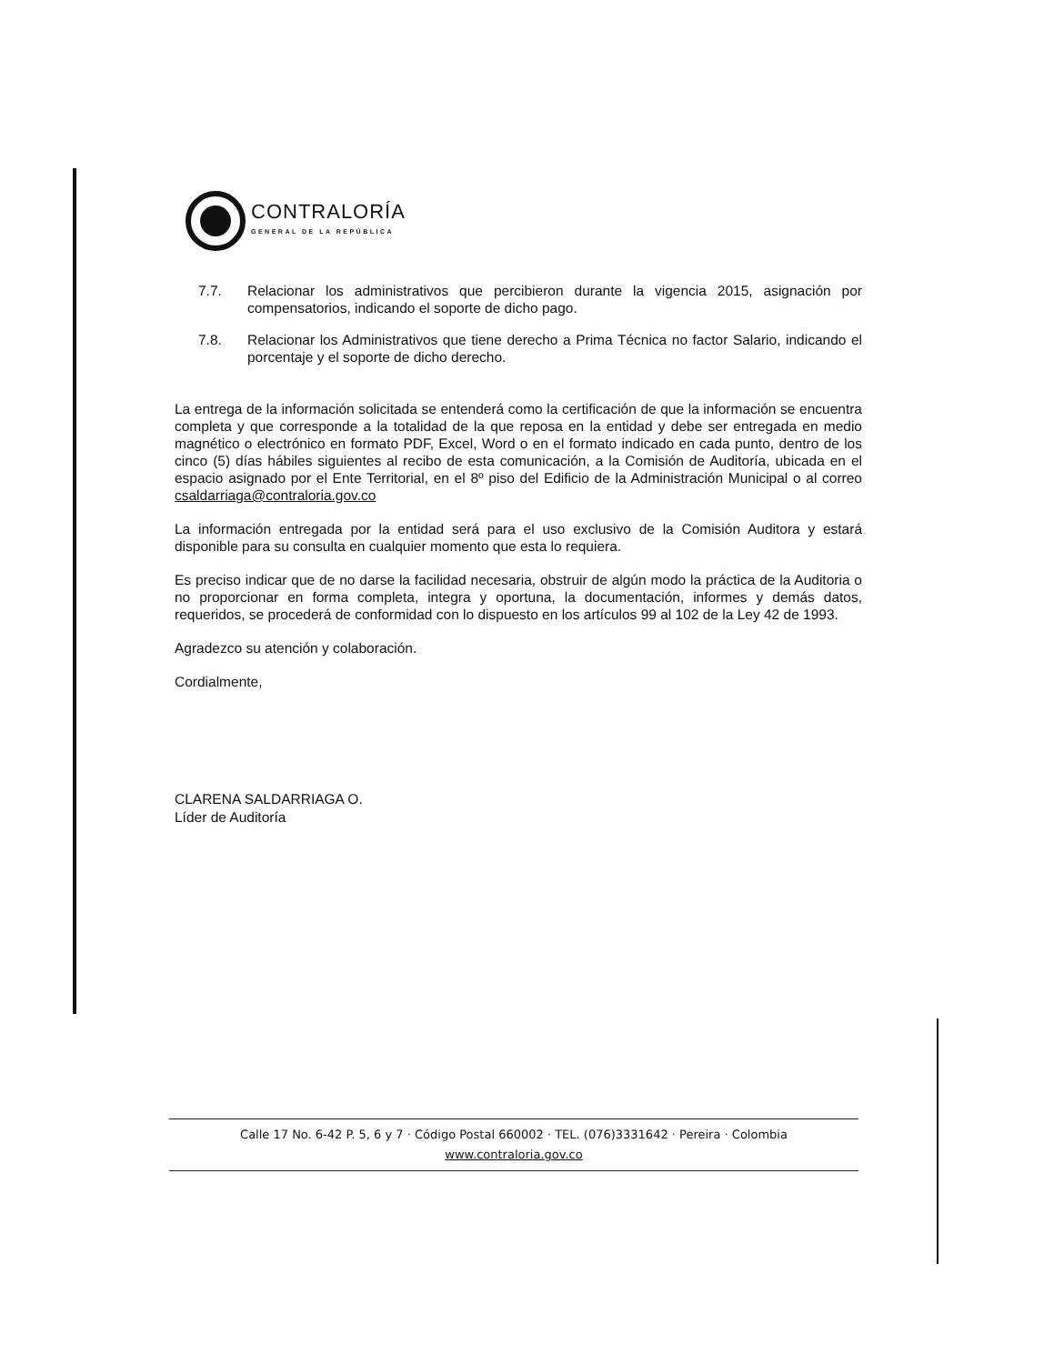CONTRALORÍA
GENERAL DE LA REPÚBLICA
7.7. Relacionar los administrativos que percibieron durante la vigencia 2015, asignación por compensatorios, indicando el soporte de dicho pago.
7.8. Relacionar los Administrativos que tiene derecho a Prima Técnica no factor Salario, indicando el porcentaje y el soporte de dicho derecho.
La entrega de la información solicitada se entenderá como la certificación de que la información se encuentra completa y que corresponde a la totalidad de la que reposa en la entidad y debe ser entregada en medio magnético o electrónico en formato PDF, Excel, Word o en el formato indicado en cada punto, dentro de los cinco (5) días hábiles siguientes al recibo de esta comunicación, a la Comisión de Auditoría, ubicada en el espacio asignado por el Ente Territorial, en el 8º piso del Edificio de la Administración Municipal o al correo csaldarriaga@contraloria.gov.co
La información entregada por la entidad será para el uso exclusivo de la Comisión Auditora y estará disponible para su consulta en cualquier momento que esta lo requiera.
Es preciso indicar que de no darse la facilidad necesaria, obstruir de algún modo la práctica de la Auditoria o no proporcionar en forma completa, integra y oportuna, la documentación, informes y demás datos, requeridos, se procederá de conformidad con lo dispuesto en los artículos 99 al 102 de la Ley 42 de 1993.
Agradezco su atención y colaboración.
Cordialmente,
CLARENA SALDARRIAGA O.
Líder de Auditoría
Calle 17 No. 6-42 P. 5, 6 y 7 · Código Postal 660002 · TEL. (076)3331642 · Pereira · Colombia
www.contraloria.gov.co